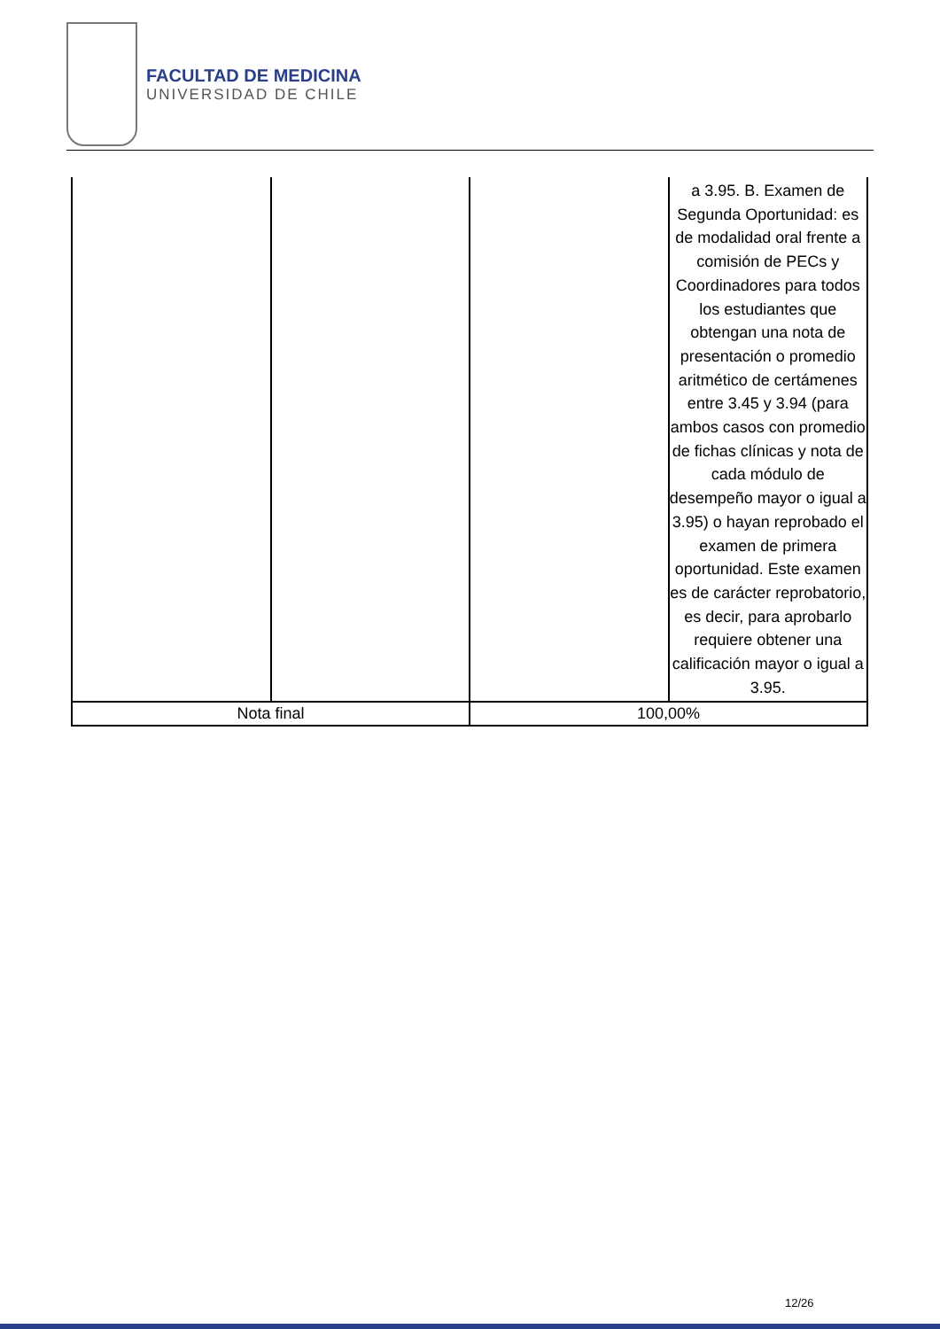FACULTAD DE MEDICINA
UNIVERSIDAD DE CHILE
| | | | a 3.95. B. Examen de Segunda Oportunidad: es de modalidad oral frente a comisión de PECs y Coordinadores para todos los estudiantes que obtengan una nota de presentación o promedio aritmético de certámenes entre 3.45 y 3.94 (para ambos casos con promedio de fichas clínicas y nota de cada módulo de desempeño mayor o igual a 3.95) o hayan reprobado el examen de primera oportunidad. Este examen es de carácter reprobatorio, es decir, para aprobarlo requiere obtener una calificación mayor o igual a 3.95. |
| Nota final | | 100,00% | |
12/26